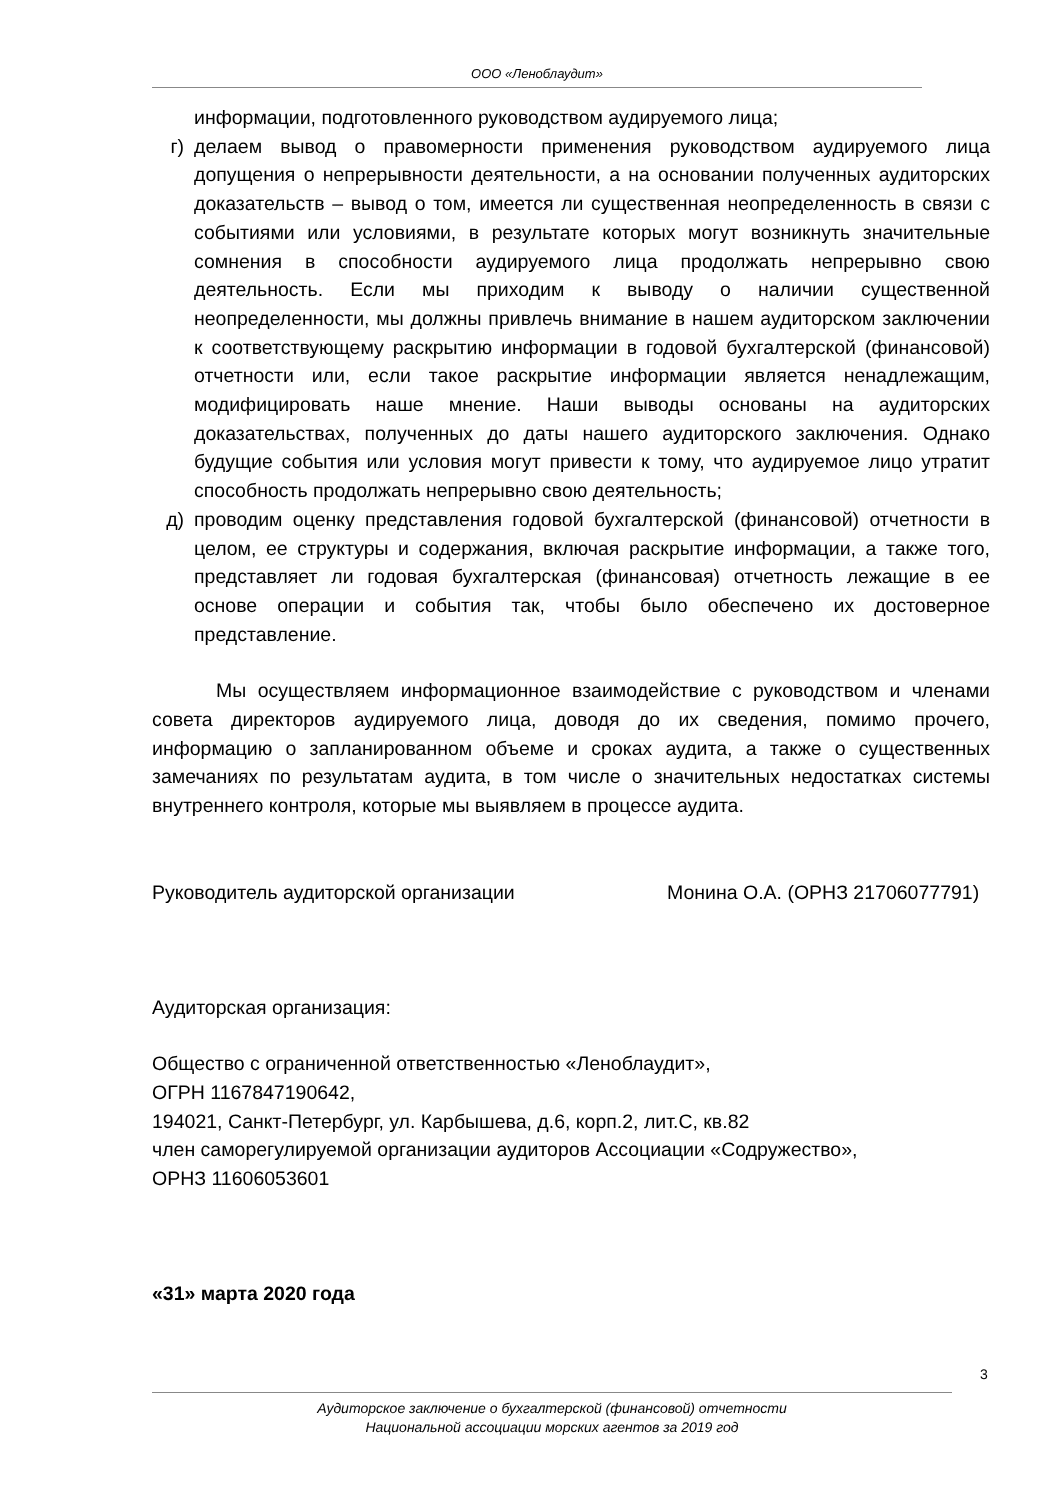ООО «Леноблаудит»
информации, подготовленного руководством аудируемого лица;
г) делаем вывод о правомерности применения руководством аудируемого лица допущения о непрерывности деятельности, а на основании полученных аудиторских доказательств – вывод о том, имеется ли существенная неопределенность в связи с событиями или условиями, в результате которых могут возникнуть значительные сомнения в способности аудируемого лица продолжать непрерывно свою деятельность. Если мы приходим к выводу о наличии существенной неопределенности, мы должны привлечь внимание в нашем аудиторском заключении к соответствующему раскрытию информации в годовой бухгалтерской (финансовой) отчетности или, если такое раскрытие информации является ненадлежащим, модифицировать наше мнение. Наши выводы основаны на аудиторских доказательствах, полученных до даты нашего аудиторского заключения. Однако будущие события или условия могут привести к тому, что аудируемое лицо утратит способность продолжать непрерывно свою деятельность;
д) проводим оценку представления годовой бухгалтерской (финансовой) отчетности в целом, ее структуры и содержания, включая раскрытие информации, а также того, представляет ли годовая бухгалтерская (финансовая) отчетность лежащие в ее основе операции и события так, чтобы было обеспечено их достоверное представление.
Мы осуществляем информационное взаимодействие с руководством и членами совета директоров аудируемого лица, доводя до их сведения, помимо прочего, информацию о запланированном объеме и сроках аудита, а также о существенных замечаниях по результатам аудита, в том числе о значительных недостатках системы внутреннего контроля, которые мы выявляем в процессе аудита.
Руководитель аудиторской организации Монина О.А. (ОРНЗ 21706077791)
Аудиторская организация:
Общество с ограниченной ответственностью «Леноблаудит»,
ОГРН 1167847190642,
194021, Санкт-Петербург, ул. Карбышева, д.6, корп.2, лит.С, кв.82
член саморегулируемой организации аудиторов Ассоциации «Содружество»,
ОРНЗ 11606053601
«31» марта 2020 года
3
Аудиторское заключение о бухгалтерской (финансовой) отчетности
Национальной ассоциации морских агентов за 2019 год